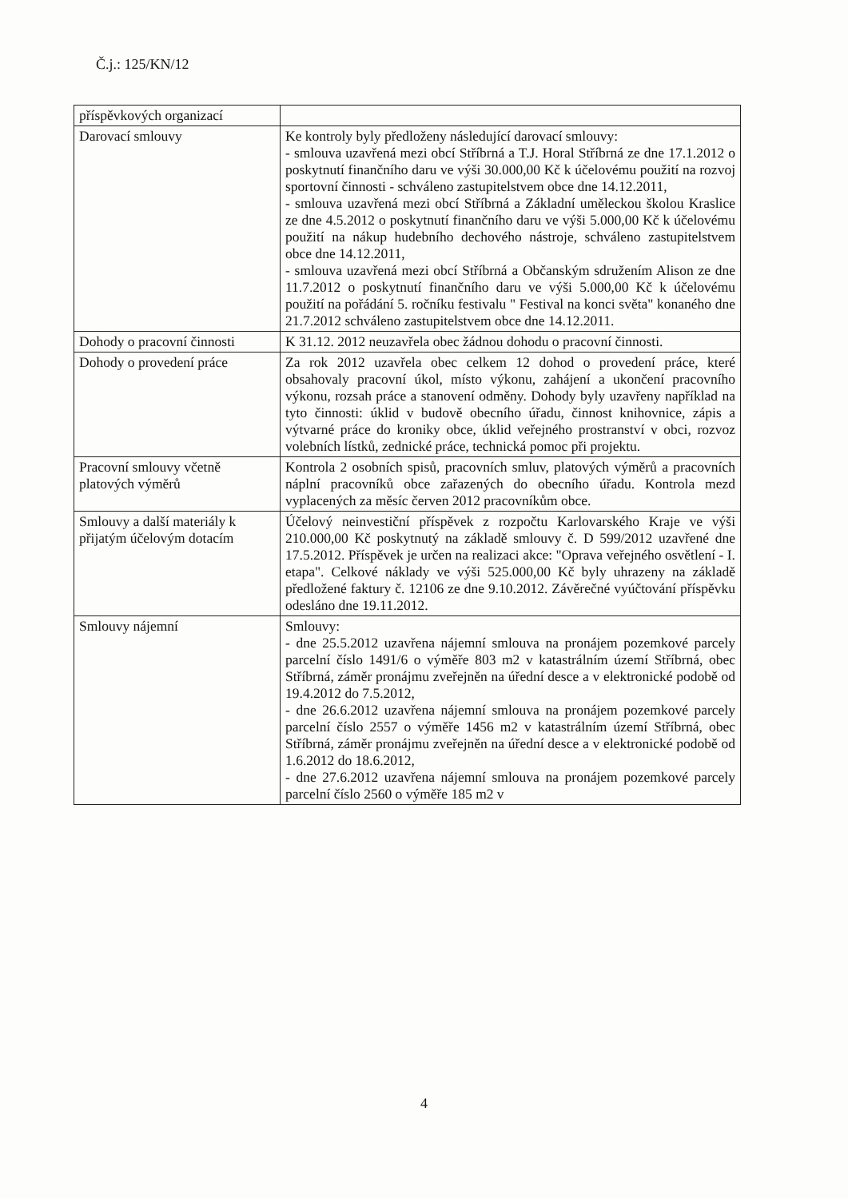Č.j.: 125/KN/12
| příspěvkových organizací | |
| Darovací smlouvy | Ke kontroly byly předloženy následující darovací smlouvy: - smlouva uzavřená mezi obcí Stříbrná a T.J. Horal Stříbrná ze dne 17.1.2012 o poskytnutí finančního daru ve výši 30.000,00 Kč k účelovému použití na rozvoj sportovní činnosti - schváleno zastupitelstvem obce dne 14.12.2011, - smlouva uzavřená mezi obcí Stříbrná a Základní uměleckou školou Kraslice ze dne 4.5.2012 o poskytnutí finančního daru ve výši 5.000,00 Kč k účelovému použití na nákup hudebního dechového nástroje, schváleno zastupitelstvem obce dne 14.12.2011, - smlouva uzavřená mezi obcí Stříbrná a Občanským sdružením Alison ze dne 11.7.2012 o poskytnutí finančního daru ve výši 5.000,00 Kč k účelovému použití na pořádání 5. ročníku festivalu " Festival na konci světa" konaného dne 21.7.2012 schváleno zastupitelstvem obce dne 14.12.2011. |
| Dohody o pracovní činnosti | K 31.12. 2012 neuzavřela obec žádnou dohodu o pracovní činnosti. |
| Dohody o provedení práce | Za rok 2012 uzavřela obec celkem 12 dohod o provedení práce, které obsahovaly pracovní úkol, místo výkonu, zahájení a ukončení pracovního výkonu, rozsah práce a stanovení odměny. Dohody byly uzavřeny například na tyto činnosti: úklid v budově obecního úřadu, činnost knihovnice, zápis a výtvarné práce do kroniky obce, úklid veřejného prostranství v obci, rozvoz volebních lístků, zednické práce, technická pomoc při projektu. |
| Pracovní smlouvy včetně platových výměrů | Kontrola 2 osobních spisů, pracovních smluv, platových výměrů a pracovních náplní pracovníků obce zařazených do obecního úřadu. Kontrola mezd vyplacených za měsíc červen 2012 pracovníkům obce. |
| Smlouvy a další materiály k přijatým účelovým dotacím | Účelový neinvestiční příspěvek z rozpočtu Karlovarského Kraje ve výši 210.000,00 Kč poskytnutý na základě smlouvy č. D 599/2012 uzavřené dne 17.5.2012. Příspěvek je určen na realizaci akce: "Oprava veřejného osvětlení - I. etapa". Celkové náklady ve výši 525.000,00 Kč byly uhrazeny na základě předložené faktury č. 12106 ze dne 9.10.2012. Závěrečné vyúčtování příspěvku odesláno dne 19.11.2012. |
| Smlouvy nájemní | Smlouvy: - dne 25.5.2012 uzavřena nájemní smlouva na pronájem pozemkové parcely parcelní číslo 1491/6 o výměře 803 m2 v katastrálním území Stříbrná, obec Stříbrná, záměr pronájmu zveřejněn na úřední desce a v elektronické podobě od 19.4.2012 do 7.5.2012, - dne 26.6.2012 uzavřena nájemní smlouva na pronájem pozemkové parcely parcelní číslo 2557 o výměře 1456 m2 v katastrálním území Stříbrná, obec Stříbrná, záměr pronájmu zveřejněn na úřední desce a v elektronické podobě od 1.6.2012 do 18.6.2012, - dne 27.6.2012 uzavřena nájemní smlouva na pronájem pozemkové parcely parcelní číslo 2560 o výměře 185 m2 v |
4